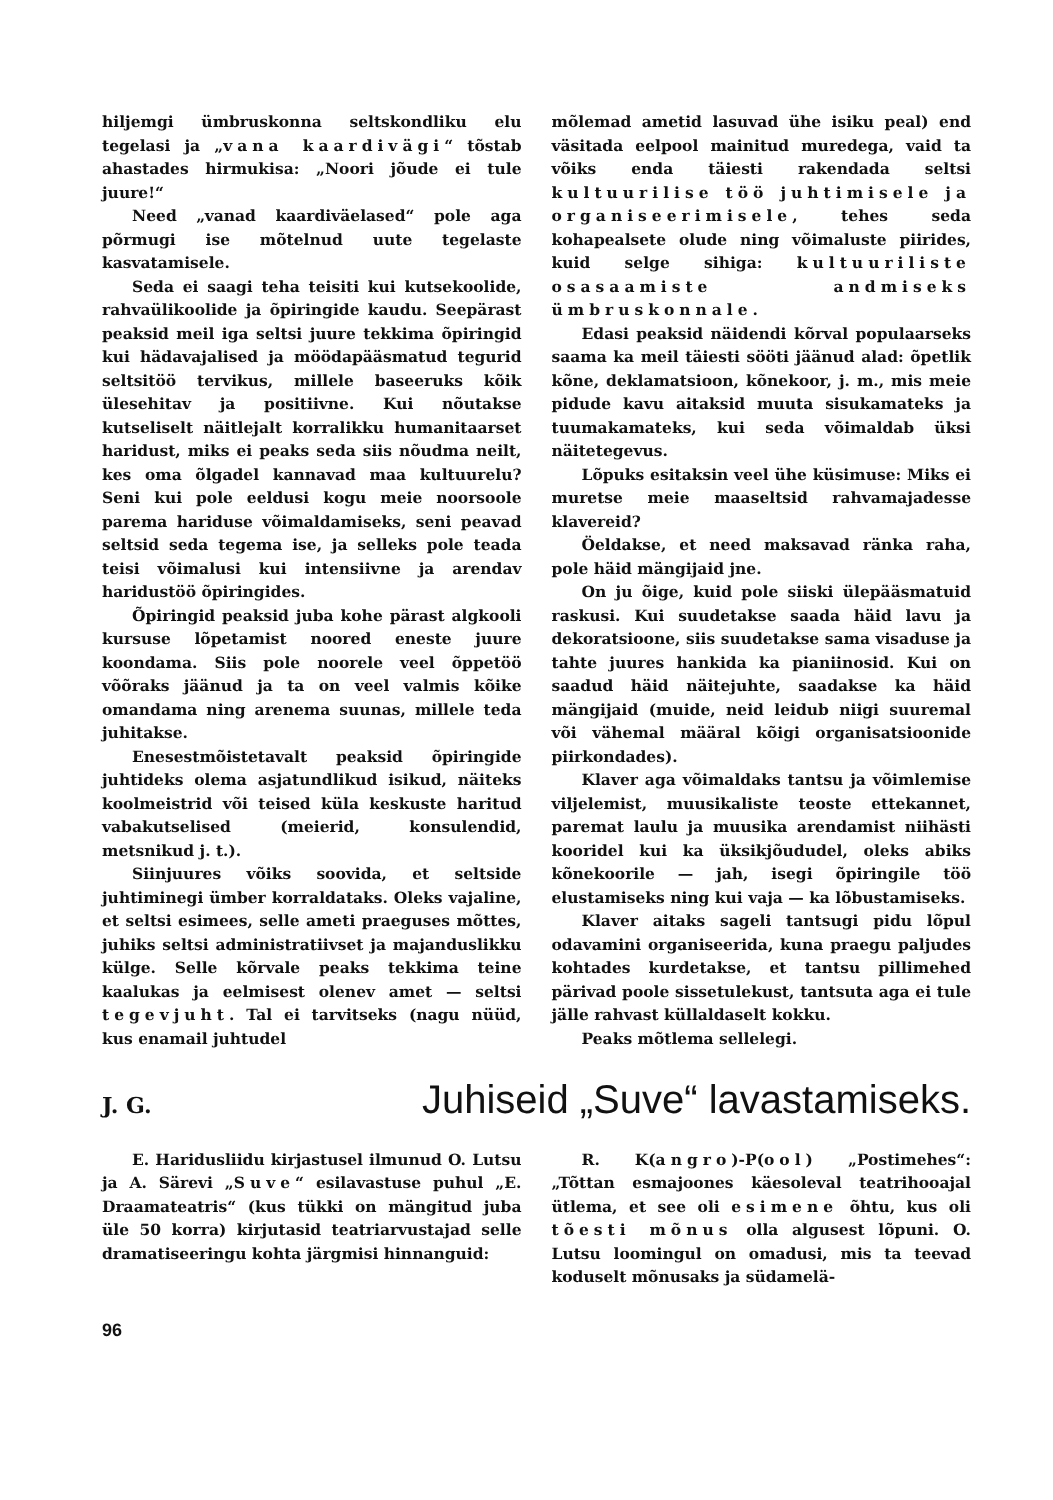hiljemgi ümbruskonna seltskondliku elu tegelasi ja „vana kaardivägi“ tõstab ahastades hirmukisa: „Noori jõude ei tule juure!“
Need „vanad kaardiväelased“ pole aga põrmugi ise mõtelnud uute tegelaste kasvatamisele.
Seda ei saagi teha teisiti kui kutsekoolide, rahvaülikoolide ja õpiringide kaudu. Seepärast peaksid meil iga seltsi juure tekkima õpiringid kui hädavajalised ja möödapääsmatud tegurid seltsitöö tervikus, millele baseeruks kõik ülesehitav ja positiivne. Kui nõutakse kutseliselt näitlejalt korralikku humanitaarset haridust, miks ei peaks seda siis nõudma neilt, kes oma õlgadel kannavad maa kultuurelu? Seni kui pole eeldusi kogu meie noorsoole parema hariduse võimaldamiseks, seni peavad seltsid seda tegema ise, ja selleks pole teada teisi võimalusi kui intensiivne ja arendav haridustöö õpiringides.
Õpiringid peaksid juba kohe pärast algkooli kursuse lõpetamist noored eneste juure koondama. Siis pole noorele veel õppetöö võõraks jäänud ja ta on veel valmis kõike omandama ning arenema suunas, millele teda juhitakse.
Enesestmõistetavalt peaksid õpiringide juhtideks olema asjatundlikud isikud, näiteks koolmeistrid või teised küla keskuste haritud vabakutselised (meierid, konsulendid, metsnikud j. t.).
Siinjuures võiks soovida, et seltside juhtiminegi ümber korraldataks. Oleks vajaline, et seltsi esimees, selle ameti praeguses mõttes, juhiks seltsi administratiivset ja majanduslikku külge. Selle kõrvale peaks tekkima teine kaalukas ja eelmisest olenev amet — seltsi tegevjuht. Tal ei tarvitseks (nagu nüüd, kus enamail juhtudel
mõlemad ametid lasuvad ühe isiku peal) end väsitada eelpool mainitud muredega, vaid ta võiks enda täiesti rakendada seltsi kultuurilise töö juhtimisele ja organiseerimisele, tehes seda kohapealsete olude ning võimaluste piirides, kuid selge sihiga: kultuuriliste osasaamiste andmiseks ümbruskonnale.
Edasi peaksid näidendi kõrval populaarseks saama ka meil täiesti sööti jäänud alad: õpetlik kõne, deklamatsioon, kõnekoor, j. m., mis meie pidude kavu aitaksid muuta sisukamateks ja tuumakamateks, kui seda võimaldab üksi näitetegevus.
Lõpuks esitaksin veel ühe küsimuse: Miks ei muretse meie maaseltsid rahvamajadesse klavereid?
Öeldakse, et need maksavad ränka raha, pole häid mängijaid jne.
On ju õige, kuid pole siiski ülepääsmatuid raskusi. Kui suudetakse saada häid lavu ja dekoratsioone, siis suudetakse sama visaduse ja tahte juures hankida ka pianiinosid. Kui on saadud häid näitejuhte, saadakse ka häid mängijaid (muide, neid leidub niigi suuremal või vähemal määral kõigi organisatsioonide piirkondades).
Klaver aga võimaldaks tantsu ja võimlemise viljelemist, muusikaliste teoste ettekannet, paremat laulu ja muusika arendamist niihästi kooridel kui ka üksikjõududel, oleks abiks kõnekoorile — jah, isegi õpiringile töö elustamiseks ning kui vaja — ka lõbustamiseks.
Klaver aitaks sageli tantsugi pidu lõpul odavamini organiseerida, kuna praegu paljudes kohtades kurdetakse, et tantsu pillimehed pärivad poole sissetulekust, tantsuta aga ei tule jälle rahvast küllaldaselt kokku.
Peaks mõtlema sellelegi.
J. G.
Juhiseid „Suve“ lavastamiseks.
E. Haridusliidu kirjastusel ilmunud O. Lutsu ja A. Särevi „Suve“ esilavastuse puhul „E. Draamateatris“ (kus tükki on mängitud juba üle 50 korra) kirjutasid teatriarvustajad selle dramatiseeringu kohta järgmisi hinnanguid:
R. K(angro)-P(ool) „Postimehes“: „Tõttan esmajoones käesoleval teatrihooajal ütlema, et see oli esimene õhtu, kus oli tõesti mõnus olla algusest lõpuni. O. Lutsu loomingul on omadusi, mis ta teevad koduselt mõnusaks ja südamelä-
96